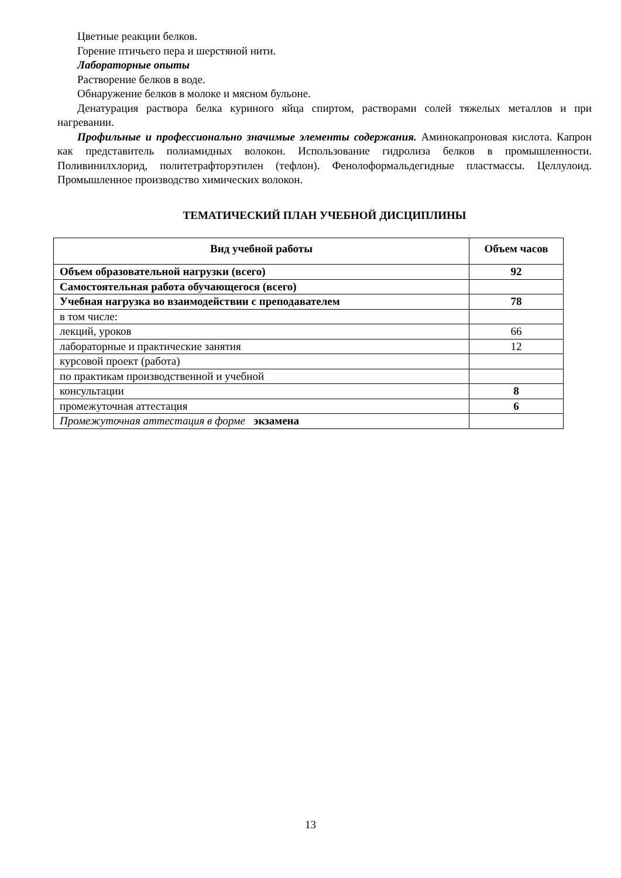Цветные реакции белков.
Горение птичьего пера и шерстяной нити.
Лабораторные опыты
Растворение белков в воде.
Обнаружение белков в молоке и мясном бульоне.
Денатурация раствора белка куриного яйца спиртом, растворами солей тяжелых металлов и при нагревании.
Профильные и профессионально значимые элементы содержания. Аминокапроновая кислота. Капрон как представитель полиамидных волокон. Использование гидролиза белков в промышленности. Поливинилхлорид, политетрафторэтилен (тефлон). Фенолоформальдегидные пластмассы. Целлулоид. Промышленное производство химических волокон.
ТЕМАТИЧЕСКИЙ ПЛАН УЧЕБНОЙ ДИСЦИПЛИНЫ
| Вид учебной работы | Объем часов |
| --- | --- |
| Объем образовательной нагрузки (всего) | 92 |
| Самостоятельная работа обучающегося (всего) | |
| Учебная нагрузка во взаимодействии с преподавателем | 78 |
| в том числе: | |
| лекций, уроков | 66 |
| лабораторные и практические занятия | 12 |
| курсовой проект (работа) | |
| по практикам производственной и учебной | |
| консультации | 8 |
| промежуточная аттестация | 6 |
| Промежуточная аттестация в форме экзамена | |
13